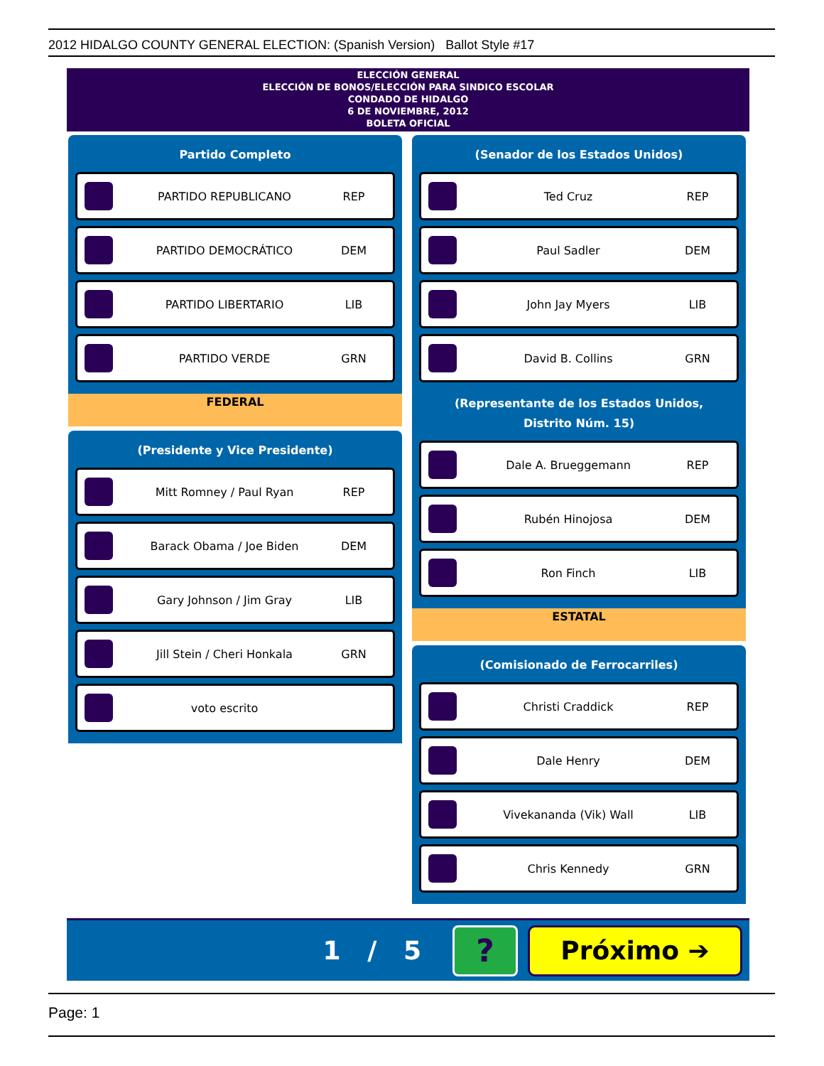2012 HIDALGO COUNTY GENERAL ELECTION: (Spanish Version) Ballot Style #17
ELECCIÓN GENERAL
ELECCIÓN DE BONOS/ELECCIÓN PARA SINDICO ESCOLAR
CONDADO DE HIDALGO
6 DE NOVIEMBRE, 2012
BOLETA OFICIAL
Partido Completo
PARTIDO REPUBLICANO REP
PARTIDO DEMOCRÁTICO DEM
PARTIDO LIBERTARIO LIB
PARTIDO VERDE GRN
FEDERAL
(Presidente y Vice Presidente)
Mitt Romney / Paul Ryan REP
Barack Obama / Joe Biden DEM
Gary Johnson / Jim Gray LIB
Jill Stein / Cheri Honkala GRN
voto escrito
(Senador de los Estados Unidos)
Ted Cruz REP
Paul Sadler DEM
John Jay Myers LIB
David B. Collins GRN
(Representante de los Estados Unidos,
Distrito Núm. 15)
Dale A. Brueggemann REP
Rubén Hinojosa DEM
Ron Finch LIB
ESTATAL
(Comisionado de Ferrocarriles)
Christi Craddick REP
Dale Henry DEM
Vivekananda (Vik) Wall LIB
Chris Kennedy GRN
1 / 5 ? Próximo ➔
Page: 1